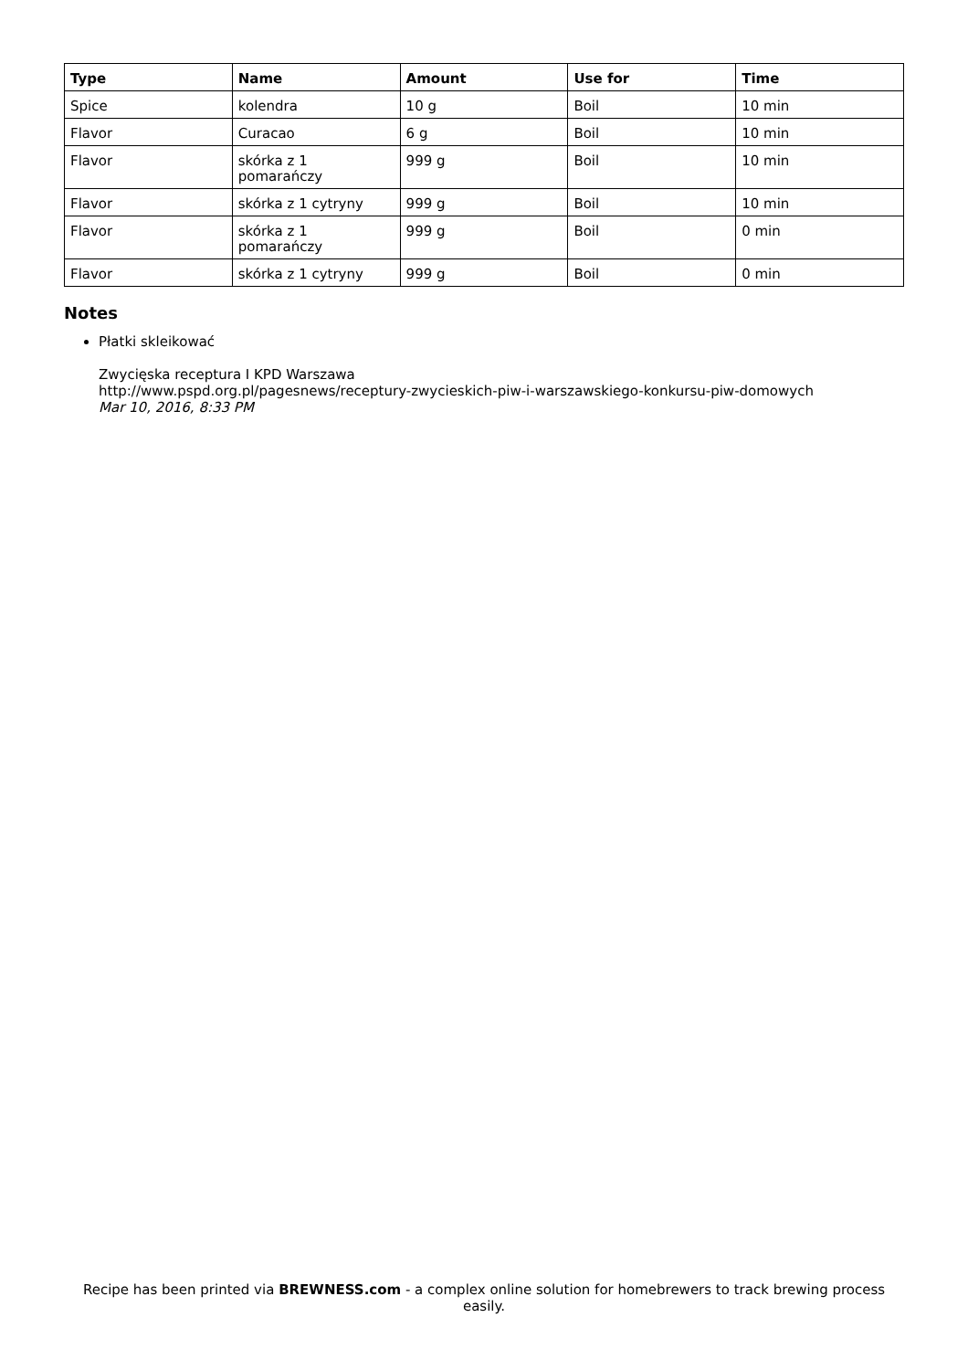| Type | Name | Amount | Use for | Time |
| --- | --- | --- | --- | --- |
| Spice | kolendra | 10 g | Boil | 10 min |
| Flavor | Curacao | 6 g | Boil | 10 min |
| Flavor | skórka z 1 pomarańczy | 999 g | Boil | 10 min |
| Flavor | skórka z 1 cytryny | 999 g | Boil | 10 min |
| Flavor | skórka z 1 pomarańczy | 999 g | Boil | 0 min |
| Flavor | skórka z 1 cytryny | 999 g | Boil | 0 min |
Notes
Płatki skleikować
Zwycięska receptura I KPD Warszawa
http://www.pspd.org.pl/pagesnews/receptury-zwycieskich-piw-i-warszawskiego-konkursu-piw-domowych
Mar 10, 2016, 8:33 PM
Recipe has been printed via BREWNESS.com - a complex online solution for homebrewers to track brewing process easily.